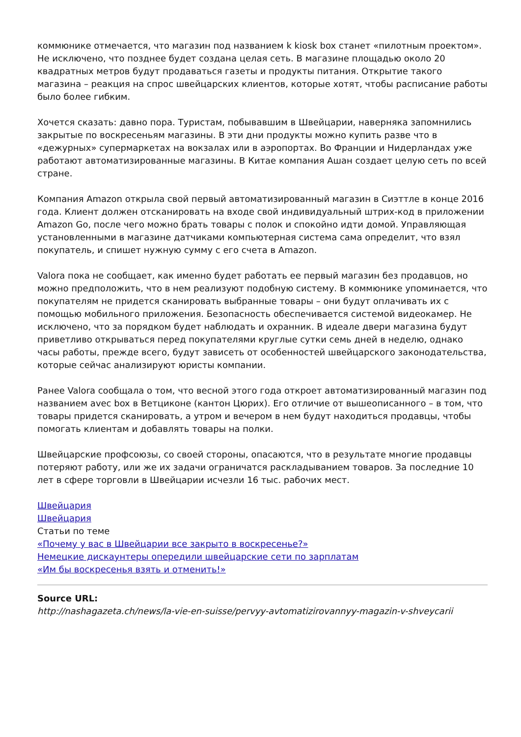коммюнике отмечается, что магазин под названием k kiosk box станет «пилотным проектом». Не исключено, что позднее будет создана целая сеть. В магазине площадью около 20 квадратных метров будут продаваться газеты и продукты питания. Открытие такого магазина – реакция на спрос швейцарских клиентов, которые хотят, чтобы расписание работы было более гибким.
Хочется сказать: давно пора. Туристам, побывавшим в Швейцарии, наверняка запомнились закрытые по воскресеньям магазины. В эти дни продукты можно купить разве что в «дежурных» супермаркетах на вокзалах или в аэропортах. Во Франции и Нидерландах уже работают автоматизированные магазины. В Китае компания Ашан создает целую сеть по всей стране.
Компания Amazon открыла свой первый автоматизированный магазин в Сиэттле в конце 2016 года. Клиент должен отсканировать на входе свой индивидуальный штрих-код в приложении Amazon Go, после чего можно брать товары с полок и спокойно идти домой. Управляющая установленными в магазине датчиками компьютерная система сама определит, что взял покупатель, и спишет нужную сумму с его счета в Amazon.
Valora пока не сообщает, как именно будет работать ее первый магазин без продавцов, но можно предположить, что в нем реализуют подобную систему. В коммюнике упоминается, что покупателям не придется сканировать выбранные товары – они будут оплачивать их с помощью мобильного приложения. Безопасность обеспечивается системой видеокамер. Не исключено, что за порядком будет наблюдать и охранник. В идеале двери магазина будут приветливо открываться перед покупателями круглые сутки семь дней в неделю, однако часы работы, прежде всего, будут зависеть от особенностей швейцарского законодательства, которые сейчас анализируют юристы компании.
Ранее Valora сообщала о том, что весной этого года откроет автоматизированный магазин под названием avec box в Ветциконе (кантон Цюрих). Его отличие от вышеописанного – в том, что товары придется сканировать, а утром и вечером в нем будут находиться продавцы, чтобы помогать клиентам и добавлять товары на полки.
Швейцарские профсоюзы, со своей стороны, опасаются, что в результате многие продавцы потеряют работу, или же их задачи ограничатся раскладыванием товаров. За последние 10 лет в сфере торговли в Швейцарии исчезли 16 тыс. рабочих мест.
Швейцария
Швейцария
Статьи по теме
«Почему у вас в Швейцарии все закрыто в воскресенье?»
Немецкие дискаунтеры опередили швейцарские сети по зарплатам
«Им бы воскресенья взять и отменить!»
Source URL:
http://nashagazeta.ch/news/la-vie-en-suisse/pervyy-avtomatizirovannyy-magazin-v-shveycarii